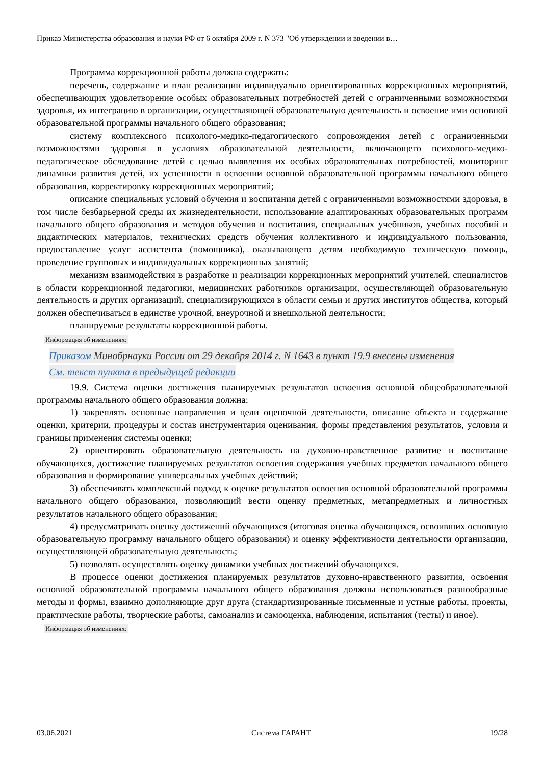Приказ Министерства образования и науки РФ от 6 октября 2009 г. N 373 "Об утверждении и введении в…
Программа коррекционной работы должна содержать:
перечень, содержание и план реализации индивидуально ориентированных коррекционных мероприятий, обеспечивающих удовлетворение особых образовательных потребностей детей с ограниченными возможностями здоровья, их интеграцию в организации, осуществляющей образовательную деятельность и освоение ими основной образовательной программы начального общего образования;
систему комплексного психолого-медико-педагогического сопровождения детей с ограниченными возможностями здоровья в условиях образовательной деятельности, включающего психолого-медико-педагогическое обследование детей с целью выявления их особых образовательных потребностей, мониторинг динамики развития детей, их успешности в освоении основной образовательной программы начального общего образования, корректировку коррекционных мероприятий;
описание специальных условий обучения и воспитания детей с ограниченными возможностями здоровья, в том числе безбарьерной среды их жизнедеятельности, использование адаптированных образовательных программ начального общего образования и методов обучения и воспитания, специальных учебников, учебных пособий и дидактических материалов, технических средств обучения коллективного и индивидуального пользования, предоставление услуг ассистента (помощника), оказывающего детям необходимую техническую помощь, проведение групповых и индивидуальных коррекционных занятий;
механизм взаимодействия в разработке и реализации коррекционных мероприятий учителей, специалистов в области коррекционной педагогики, медицинских работников организации, осуществляющей образовательную деятельность и других организаций, специализирующихся в области семьи и других институтов общества, который должен обеспечиваться в единстве урочной, внеурочной и внешкольной деятельности;
планируемые результаты коррекционной работы.
Информация об изменениях:
Приказом Минобрнауки России от 29 декабря 2014 г. N 1643 в пункт 19.9 внесены изменения
См. текст пункта в предыдущей редакции
19.9. Система оценки достижения планируемых результатов освоения основной общеобразовательной программы начального общего образования должна:
1) закреплять основные направления и цели оценочной деятельности, описание объекта и содержание оценки, критерии, процедуры и состав инструментария оценивания, формы представления результатов, условия и границы применения системы оценки;
2) ориентировать образовательную деятельность на духовно-нравственное развитие и воспитание обучающихся, достижение планируемых результатов освоения содержания учебных предметов начального общего образования и формирование универсальных учебных действий;
3) обеспечивать комплексный подход к оценке результатов освоения основной образовательной программы начального общего образования, позволяющий вести оценку предметных, метапредметных и личностных результатов начального общего образования;
4) предусматривать оценку достижений обучающихся (итоговая оценка обучающихся, освоивших основную образовательную программу начального общего образования) и оценку эффективности деятельности организации, осуществляющей образовательную деятельность;
5) позволять осуществлять оценку динамики учебных достижений обучающихся.
В процессе оценки достижения планируемых результатов духовно-нравственного развития, освоения основной образовательной программы начального общего образования должны использоваться разнообразные методы и формы, взаимно дополняющие друг друга (стандартизированные письменные и устные работы, проекты, практические работы, творческие работы, самоанализ и самооценка, наблюдения, испытания (тесты) и иное).
Информация об изменениях:
03.06.2021 Система ГАРАНТ 19/28